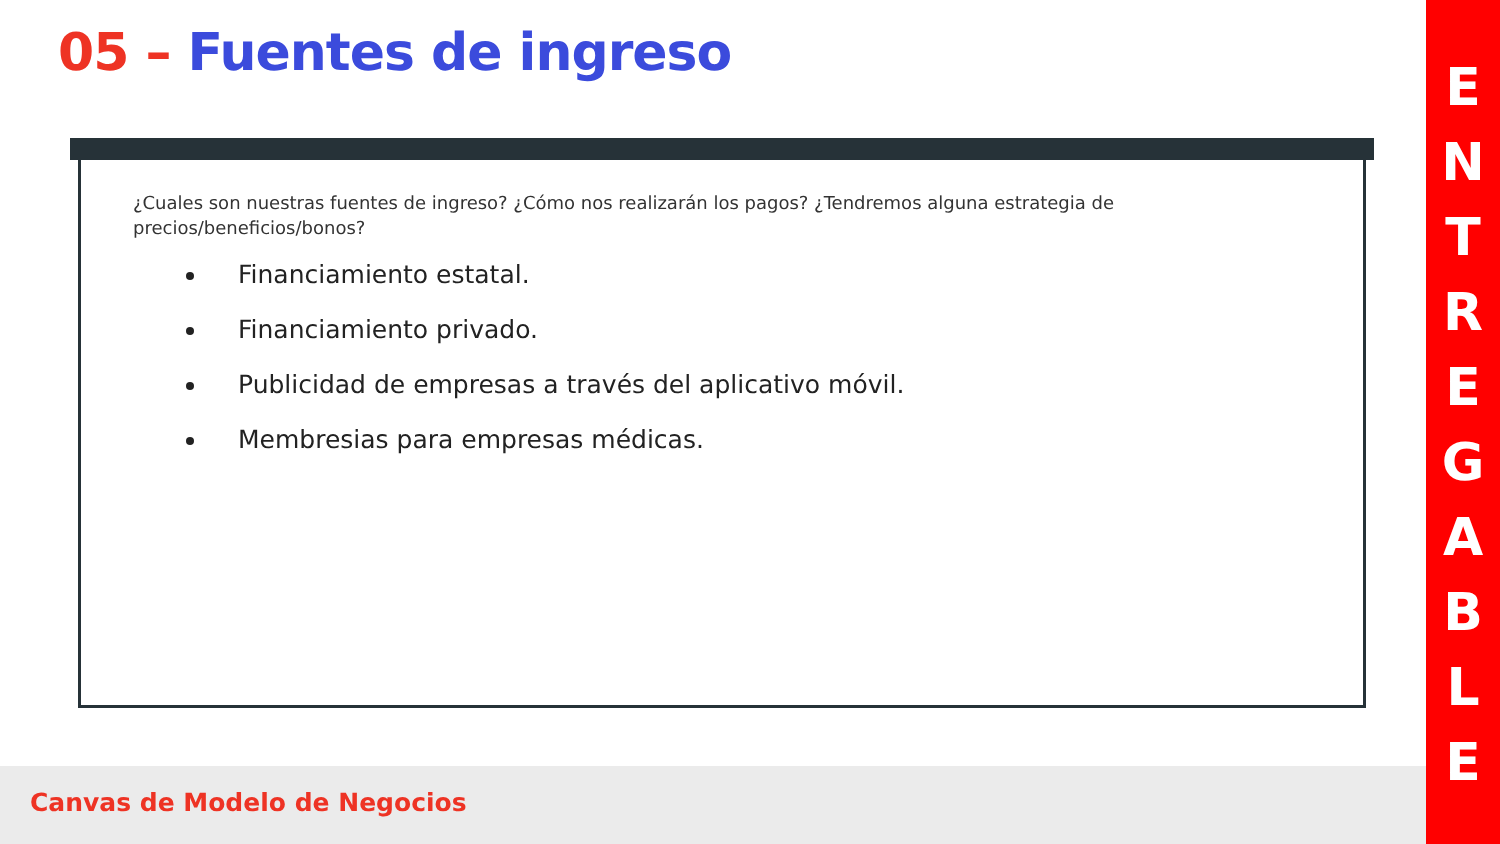05 – Fuentes de ingreso
¿Cuales son nuestras fuentes de ingreso? ¿Cómo nos realizarán los pagos? ¿Tendremos alguna estrategia de precios/beneficios/bonos?
Financiamiento estatal.
Financiamiento privado.
Publicidad de empresas a través del aplicativo móvil.
Membresias para empresas médicas.
Canvas de Modelo de Negocios
E
N
T
R
E
G
A
B
L
E